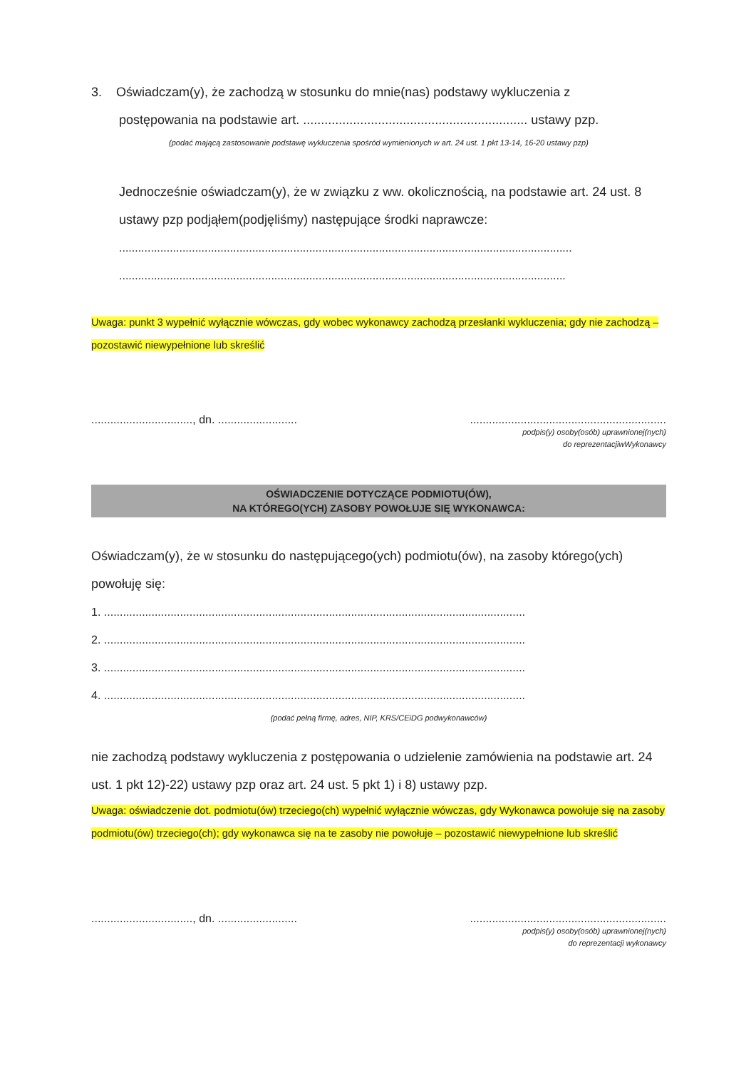3. Oświadczam(y), że zachodzą w stosunku do mnie(nas) podstawy wykluczenia z
postępowania na podstawie art. ............................................................... ustawy pzp.
(podać mającą zastosowanie podstawę wykluczenia spośród wymienionych w art. 24 ust. 1 pkt 13-14, 16-20 ustawy pzp)
Jednocześnie oświadczam(y), że w związku z ww. okolicznością, na podstawie art. 24 ust. 8 ustawy pzp podjąłem(podjęliśmy) następujące środki naprawcze:
...............................................................................................................................................
.............................................................................................................................................
Uwaga: punkt 3 wypełnić wyłącznie wówczas, gdy wobec wykonawcy zachodzą przesłanki wykluczenia; gdy nie zachodzą – pozostawić niewypełnione lub skreślić
................................, dn. .......................................................................................
podpis(y) osoby(osób) uprawnionej(nych)
do reprezentacjiwWykonawcy
OŚWIADCZENIE DOTYCZĄCE PODMIOTU(ÓW),
NA KTÓREGO(YCH) ZASOBY POWOŁUJE SIĘ WYKONAWCA:
Oświadczam(y), że w stosunku do następującego(ych) podmiotu(ów), na zasoby którego(ych) powołuję się:
1. .....................................................................................................................................
2. .....................................................................................................................................
3. .....................................................................................................................................
4. .....................................................................................................................................
(podać pełną firmę, adres, NIP, KRS/CEiDG podwykonawców)
nie zachodzą podstawy wykluczenia z postępowania o udzielenie zamówienia na podstawie art. 24 ust. 1 pkt 12)-22) ustawy pzp oraz art. 24 ust. 5 pkt 1) i 8) ustawy pzp.
Uwaga: oświadczenie dot. podmiotu(ów) trzeciego(ch) wypełnić wyłącznie wówczas, gdy Wykonawca powołuje się na zasoby podmiotu(ów) trzeciego(ch); gdy wykonawca się na te zasoby nie powołuje – pozostawić niewypełnione lub skreślić
................................, dn. .......................................................................................
podpis(y) osoby(osób) uprawnionej(nych)
do reprezentacji wykonawcy